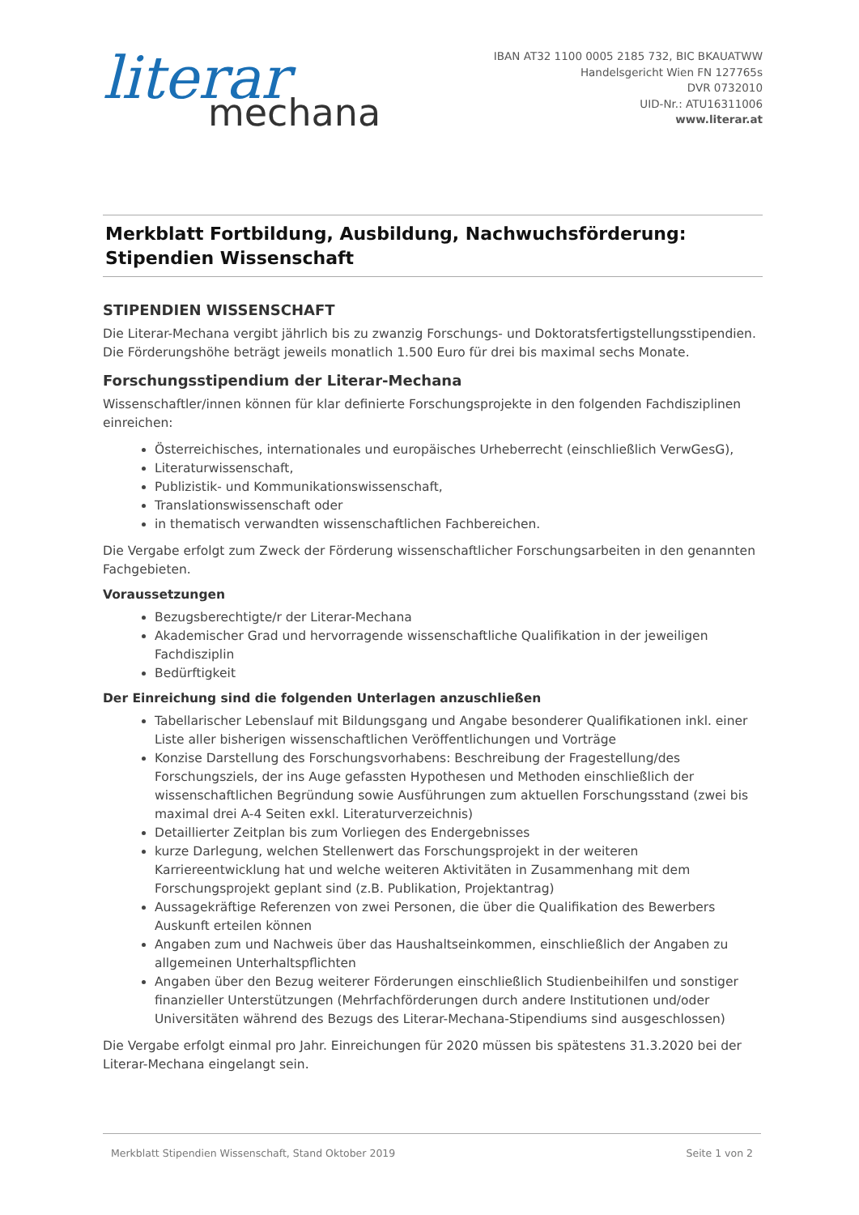literar
mechana
IBAN AT32 1100 0005 2185 732, BIC BKAUATWW
Handelsgericht Wien FN 127765s
DVR 0732010
UID-Nr.: ATU16311006
www.literar.at
Merkblatt Fortbildung, Ausbildung, Nachwuchsförderung:
Stipendien Wissenschaft
STIPENDIEN WISSENSCHAFT
Die Literar-Mechana vergibt jährlich bis zu zwanzig Forschungs- und Doktoratsfertigstellungsstipendien. Die Förderungshöhe beträgt jeweils monatlich 1.500 Euro für drei bis maximal sechs Monate.
Forschungsstipendium der Literar-Mechana
Wissenschaftler/innen können für klar definierte Forschungsprojekte in den folgenden Fachdisziplinen einreichen:
Österreichisches, internationales und europäisches Urheberrecht (einschließlich VerwGesG),
Literaturwissenschaft,
Publizistik- und Kommunikationswissenschaft,
Translationswissenschaft oder
in thematisch verwandten wissenschaftlichen Fachbereichen.
Die Vergabe erfolgt zum Zweck der Förderung wissenschaftlicher Forschungsarbeiten in den genannten Fachgebieten.
Voraussetzungen
Bezugsberechtigte/r der Literar-Mechana
Akademischer Grad und hervorragende wissenschaftliche Qualifikation in der jeweiligen Fachdisziplin
Bedürftigkeit
Der Einreichung sind die folgenden Unterlagen anzuschließen
Tabellarischer Lebenslauf mit Bildungsgang und Angabe besonderer Qualifikationen inkl. einer Liste aller bisherigen wissenschaftlichen Veröffentlichungen und Vorträge
Konzise Darstellung des Forschungsvorhabens: Beschreibung der Fragestellung/des Forschungsziels, der ins Auge gefassten Hypothesen und Methoden einschließlich der wissenschaftlichen Begründung sowie Ausführungen zum aktuellen Forschungsstand (zwei bis maximal drei A-4 Seiten exkl. Literaturverzeichnis)
Detaillierter Zeitplan bis zum Vorliegen des Endergebnisses
kurze Darlegung, welchen Stellenwert das Forschungsprojekt in der weiteren Karriereentwicklung hat und welche weiteren Aktivitäten in Zusammenhang mit dem Forschungsprojekt geplant sind (z.B. Publikation, Projektantrag)
Aussagekräftige Referenzen von zwei Personen, die über die Qualifikation des Bewerbers Auskunft erteilen können
Angaben zum und Nachweis über das Haushaltseinkommen, einschließlich der Angaben zu allgemeinen Unterhaltspflichten
Angaben über den Bezug weiterer Förderungen einschließlich Studienbeihilfen und sonstiger finanzieller Unterstützungen (Mehrfachförderungen durch andere Institutionen und/oder Universitäten während des Bezugs des Literar-Mechana-Stipendiums sind ausgeschlossen)
Die Vergabe erfolgt einmal pro Jahr. Einreichungen für 2020 müssen bis spätestens 31.3.2020 bei der Literar-Mechana eingelangt sein.
Merkblatt Stipendien Wissenschaft, Stand Oktober 2019 Seite 1 von 2